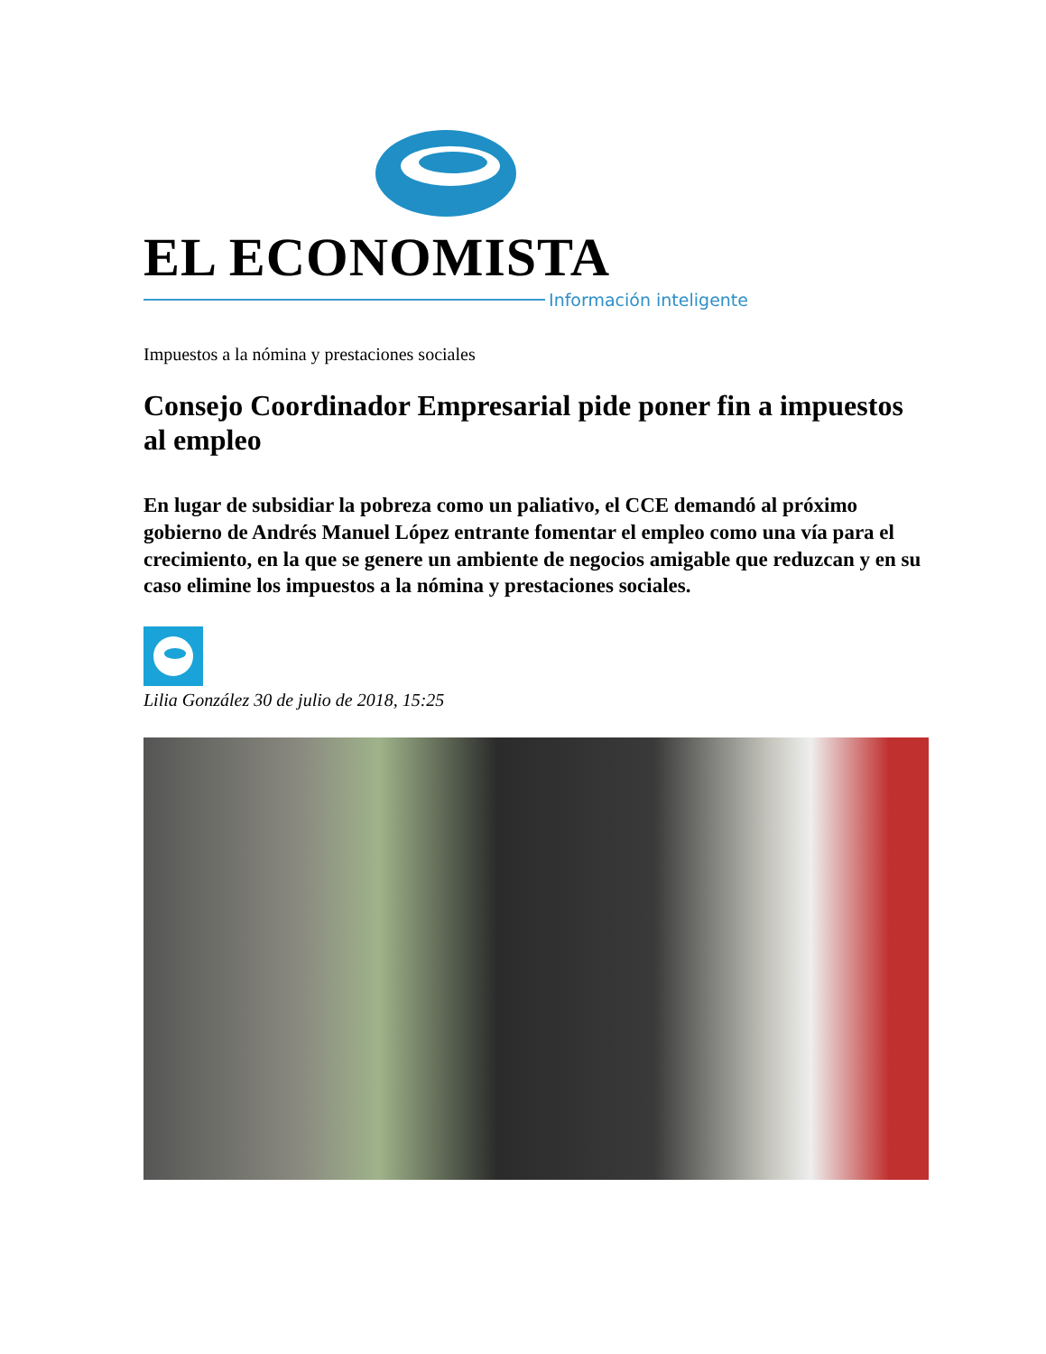EL ECONOMISTA
Información inteligente
Impuestos a la nómina y prestaciones sociales
Consejo Coordinador Empresarial pide poner fin a impuestos al empleo
En lugar de subsidiar la pobreza como un paliativo, el CCE demandó al próximo gobierno de Andrés Manuel López entrante fomentar el empleo como una vía para el crecimiento, en la que se genere un ambiente de negocios amigable que reduzcan y en su caso elimine los impuestos a la nómina y prestaciones sociales.
Lilia González 30 de julio de 2018, 15:25